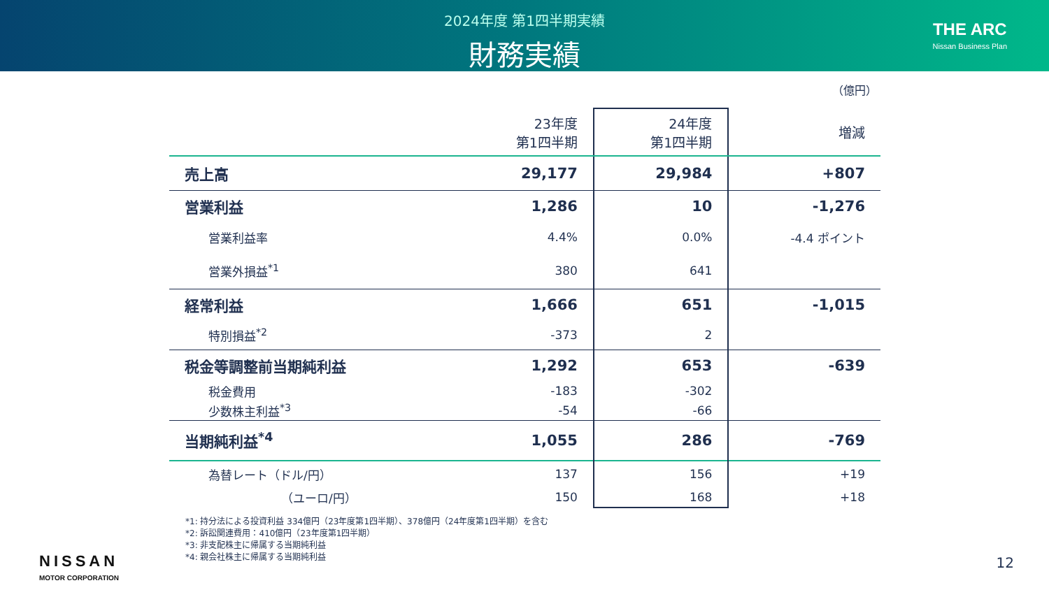2024年度 第1四半期実績
財務実績
THE ARC
Nissan Business Plan
（億円）
| | 23年度 第1四半期 | 24年度 第1四半期 | 増減 |
| --- | --- | --- | --- |
| 売上高 | 29,177 | 29,984 | +807 |
| 営業利益 | 1,286 | 10 | -1,276 |
| 営業利益率 | 4.4% | 0.0% | -4.4 ポイント |
| 営業外損益<sup>*1</sup> | 380 | 641 | |
| 経常利益 | 1,666 | 651 | -1,015 |
| 特別損益<sup>*2</sup> | -373 | 2 | |
| 税金等調整前当期純利益 | 1,292 | 653 | -639 |
| 税金費用 | -183 | -302 | |
| 少数株主利益<sup>*3</sup> | -54 | -66 | |
| 当期純利益<sup>*4</sup> | 1,055 | 286 | -769 |
| 為替レート（ドル/円） | 137 | 156 | +19 |
| （ユーロ/円） | 150 | 168 | +18 |
*1: 持分法による投資利益 334億円（23年度第1四半期）、378億円（24年度第1四半期）を含む
*2: 訴訟関連費用：410億円（23年度第1四半期）
*3: 非支配株主に帰属する当期純利益
*4: 親会社株主に帰属する当期純利益
NISSAN
MOTOR CORPORATION
12